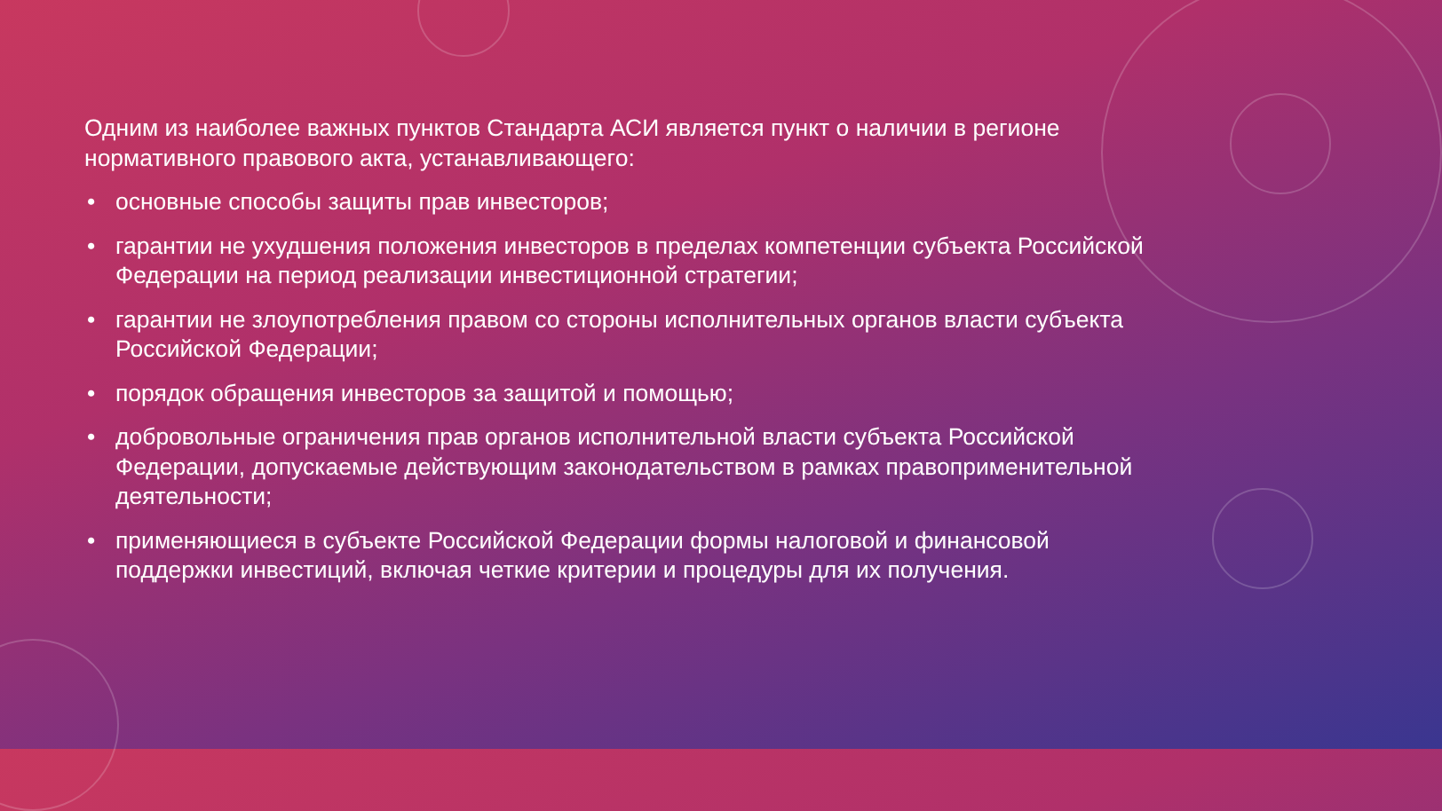Одним из наиболее важных пунктов Стандарта АСИ является пункт о наличии в регионе нормативного правового акта, устанавливающего:
• основные способы защиты прав инвесторов;
• гарантии не ухудшения положения инвесторов в пределах компетенции субъекта Российской Федерации на период реализации инвестиционной стратегии;
• гарантии не злоупотребления правом со стороны исполнительных органов власти субъекта Российской Федерации;
• порядок обращения инвесторов за защитой и помощью;
• добровольные ограничения прав органов исполнительной власти субъекта Российской Федерации, допускаемые действующим законодательством в рамках правоприменительной деятельности;
• применяющиеся в субъекте Российской Федерации формы налоговой и финансовой поддержки инвестиций, включая четкие критерии и процедуры для их получения.